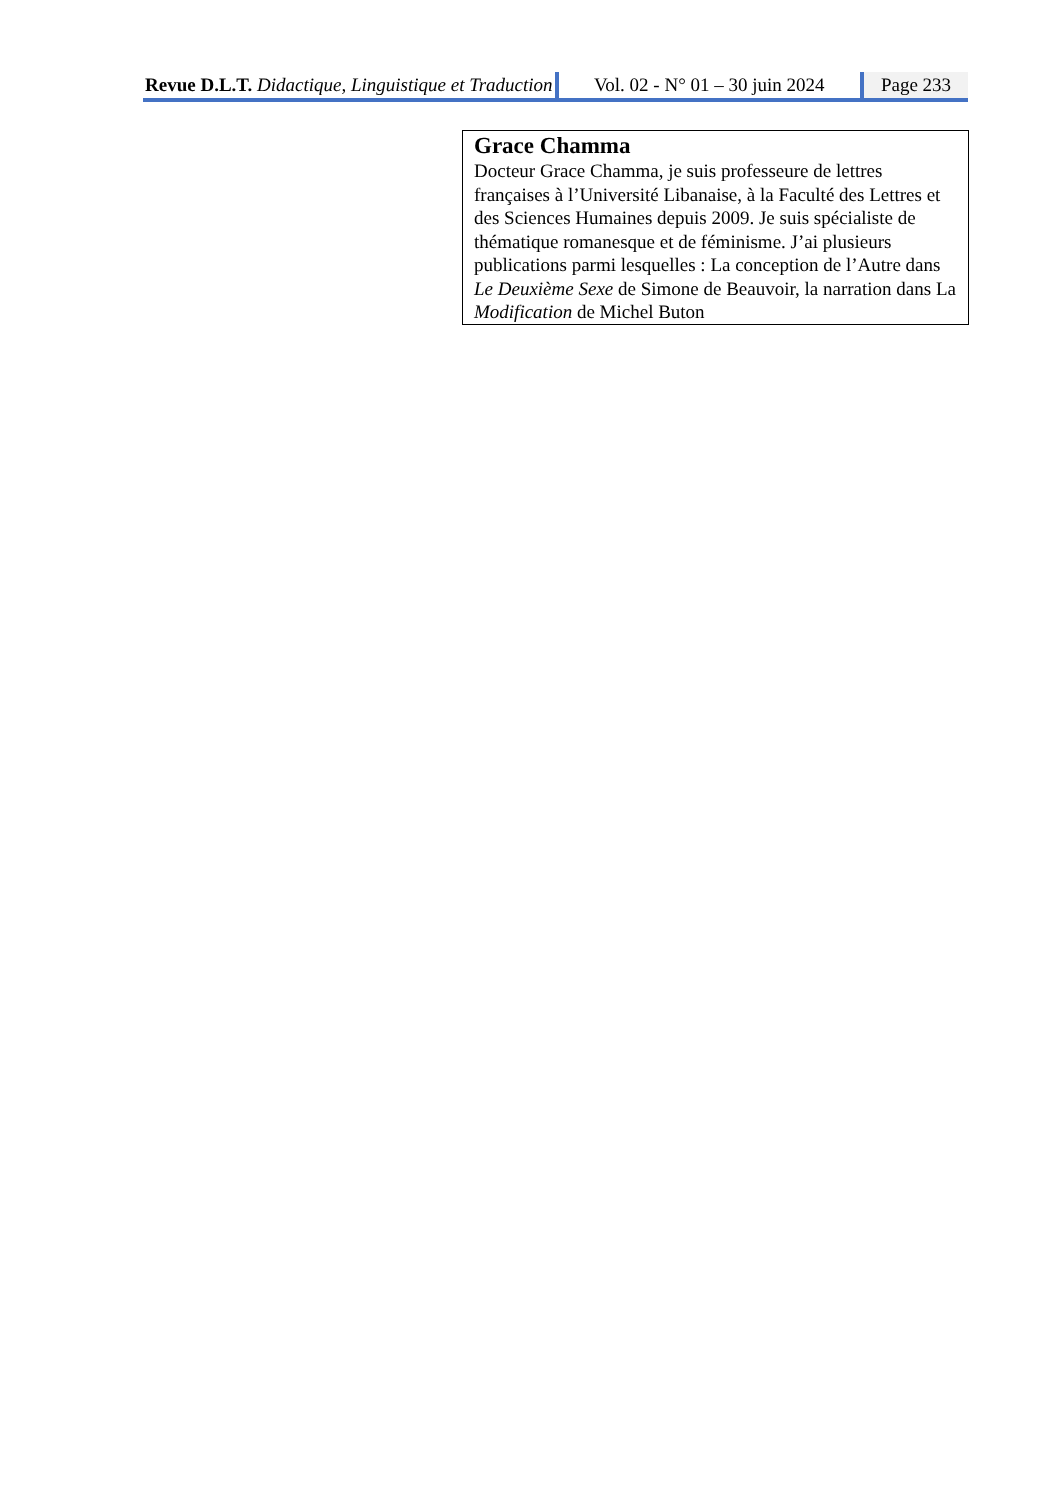Revue D.L.T. Didactique, Linguistique et Traduction
Vol. 02 - N° 01 – 30 juin 2024 Page 233
Grace Chamma
Docteur Grace Chamma, je suis professeure de lettres
françaises à l’Université Libanaise, à la Faculté des Lettres et
des Sciences Humaines depuis 2009. Je suis spécialiste de
thématique romanesque et de féminisme. J’ai plusieurs
publications parmi lesquelles : La conception de l’Autre dans
Le Deuxième Sexe de Simone de Beauvoir, la narration dans La
Modification de Michel Buton